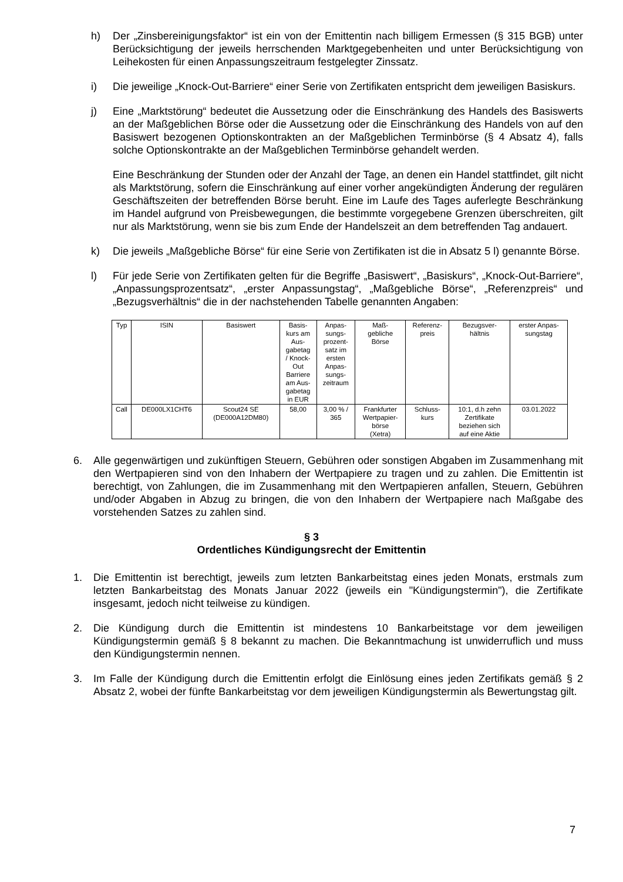h) Der „Zinsbereinigungsfaktor“ ist ein von der Emittentin nach billigem Ermessen (§ 315 BGB) unter Berücksichtigung der jeweils herrschenden Marktgegebenheiten und unter Berücksichtigung von Leihekosten für einen Anpassungszeitraum festgelegter Zinssatz.
i) Die jeweilige „Knock-Out-Barriere“ einer Serie von Zertifikaten entspricht dem jeweiligen Basiskurs.
j) Eine „Marktstörung“ bedeutet die Aussetzung oder die Einschränkung des Handels des Basiswerts an der Maßgeblichen Börse oder die Aussetzung oder die Einschränkung des Handels von auf den Basiswert bezogenen Optionskontrakten an der Maßgeblichen Terminbörse (§ 4 Absatz 4), falls solche Optionskontrakte an der Maßgeblichen Terminbörse gehandelt werden.
Eine Beschränkung der Stunden oder der Anzahl der Tage, an denen ein Handel stattfindet, gilt nicht als Marktstörung, sofern die Einschränkung auf einer vorher angekündigten Änderung der regulären Geschäftszeiten der betreffenden Börse beruht. Eine im Laufe des Tages auferlegte Beschränkung im Handel aufgrund von Preisbewegungen, die bestimmte vorgegebene Grenzen überschreiten, gilt nur als Marktstörung, wenn sie bis zum Ende der Handelszeit an dem betreffenden Tag andauert.
k) Die jeweils „Maßgebliche Börse“ für eine Serie von Zertifikaten ist die in Absatz 5 l) genannte Börse.
l) Für jede Serie von Zertifikaten gelten für die Begriffe „Basiswert“, „Basiskurs“, „Knock-Out-Barriere“, „Anpassungsprozentsatz“, „erster Anpassungstag“, „Maßgebliche Börse“, „Referenzpreis“ und „Bezugsverhältnis“ die in der nachstehenden Tabelle genannten Angaben:
| Typ | ISIN | Basiswert | Basis- kurs am Aus- gabetag / Knock- Out Barriere am Aus- gabetag in EUR | Anpas- sungs- prozent- satz im ersten Anpas- sungs- zeitraum | Maß- gebliche Börse | Referenz- preis | Bezugsver- hältnis | erster Anpas- sungstag |
| Call | DE000LX1CHT6 | Scout24 SE (DE000A12DM80) | 58,00 | 3,00 % / 365 | Frankfurter Wertpapier- börse (Xetra) | Schluss- kurs | 10:1, d.h zehn Zertifikate beziehen sich auf eine Aktie | 03.01.2022 |
6. Alle gegenwärtigen und zukünftigen Steuern, Gebühren oder sonstigen Abgaben im Zusammenhang mit den Wertpapieren sind von den Inhabern der Wertpapiere zu tragen und zu zahlen. Die Emittentin ist berechtigt, von Zahlungen, die im Zusammenhang mit den Wertpapieren anfallen, Steuern, Gebühren und/oder Abgaben in Abzug zu bringen, die von den Inhabern der Wertpapiere nach Maßgabe des vorstehenden Satzes zu zahlen sind.
§ 3
Ordentliches Kündigungsrecht der Emittentin
1. Die Emittentin ist berechtigt, jeweils zum letzten Bankarbeitstag eines jeden Monats, erstmals zum letzten Bankarbeitstag des Monats Januar 2022 (jeweils ein "Kündigungstermin"), die Zertifikate insgesamt, jedoch nicht teilweise zu kündigen.
2. Die Kündigung durch die Emittentin ist mindestens 10 Bankarbeitstage vor dem jeweiligen Kündigungstermin gemäß § 8 bekannt zu machen. Die Bekanntmachung ist unwiderruflich und muss den Kündigungstermin nennen.
3. Im Falle der Kündigung durch die Emittentin erfolgt die Einlösung eines jeden Zertifikats gemäß § 2 Absatz 2, wobei der fünfte Bankarbeitstag vor dem jeweiligen Kündigungstermin als Bewertungstag gilt.
7